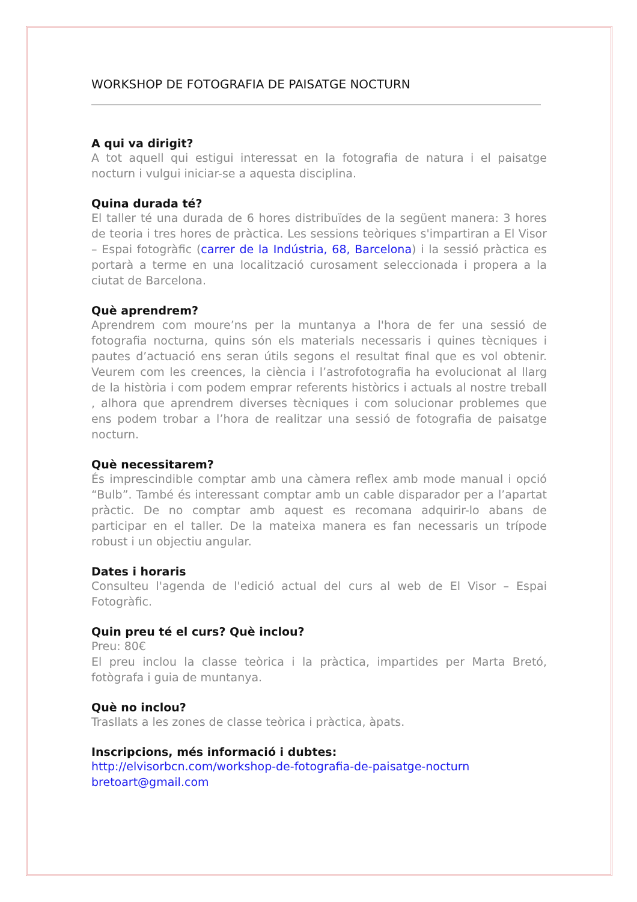WORKSHOP DE FOTOGRAFIA DE PAISATGE NOCTURN
A qui va dirigit?
A tot aquell qui estigui interessat en la fotografia de natura i el paisatge nocturn i vulgui iniciar-se a aquesta disciplina.
Quina durada té?
El taller té una durada de 6 hores distribuïdes de la següent manera: 3 hores de teoria i tres hores de pràctica. Les sessions teòriques s'impartiran a El Visor – Espai fotogràfic (carrer de la Indústria, 68, Barcelona) i la sessió pràctica es portarà a terme en una localització curosament seleccionada i propera a la ciutat de Barcelona.
Què aprendrem?
Aprendrem com moure’ns per la muntanya a l'hora de fer una sessió de fotografia nocturna, quins són els materials necessaris i quines tècniques i pautes d’actuació ens seran útils segons el resultat final que es vol obtenir. Veurem com les creences, la ciència i l’astrofotografia ha evolucionat al llarg de la història i com podem emprar referents històrics i actuals al nostre treball , alhora que aprendrem diverses tècniques i com solucionar problemes que ens podem trobar a l’hora de realitzar una sessió de fotografia de paisatge nocturn.
Què necessitarem?
És imprescindible comptar amb una càmera reflex amb mode manual i opció “Bulb”. També és interessant comptar amb un cable disparador per a l’apartat pràctic. De no comptar amb aquest es recomana adquirir-lo abans de participar en el taller. De la mateixa manera es fan necessaris un trípode robust i un objectiu angular.
Dates i horaris
Consulteu l'agenda de l'edició actual del curs al web de El Visor – Espai Fotogràfic.
Quin preu té el curs? Què inclou?
Preu: 80€
El preu inclou la classe teòrica i la pràctica, impartides per Marta Bretó, fotògrafa i guia de muntanya.
Què no inclou?
Trasllats a les zones de classe teòrica i pràctica, àpats.
Inscripcions, més informació i dubtes:
http://elvisorbcn.com/workshop-de-fotografia-de-paisatge-nocturn
bretoart@gmail.com